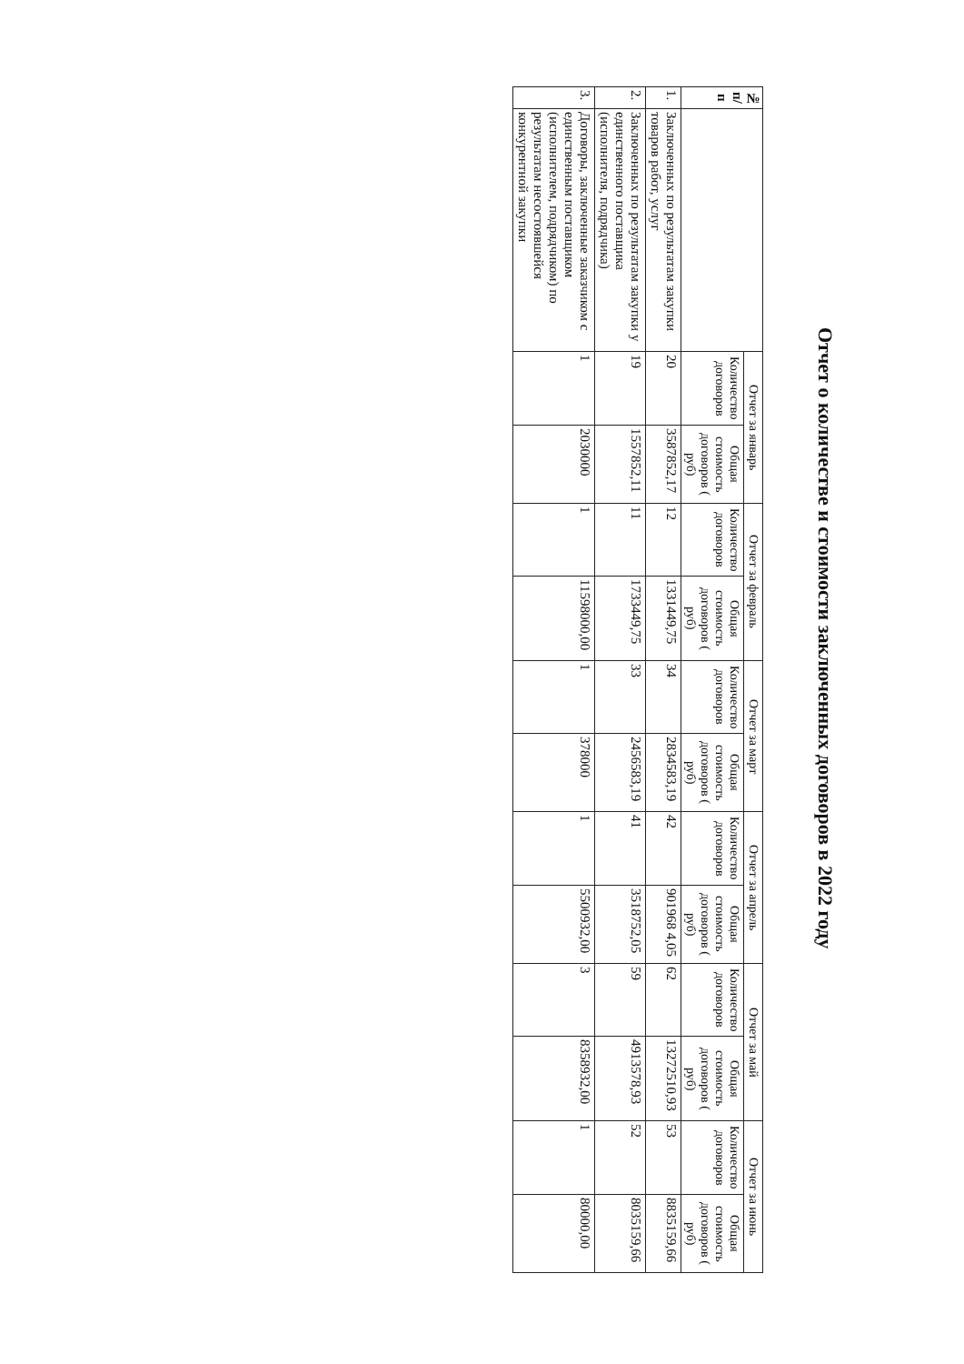Отчет о количестве и стоимости заключенных договоров в 2022 году
| № п/п | | Отчет за январь | | Отчет за февраль | | Отчет за март | | Отчет за апрель | | Отчет за май | | Отчет за июнь | |
| --- | --- | --- | --- | --- | --- | --- | --- | --- | --- | --- | --- | --- | --- |
| | | Количество договоров | Общая стоимость договоров ( руб) | Количество договоров | Общая стоимость договоров ( руб) | Количество договоров | Общая стоимость договоров ( руб) | Количество договоров | Общая стоимость договоров ( руб) | Количество договоров | Общая стоимость договоров ( руб) | Количество договоров | Общая стоимость договоров ( руб) |
| 1. | Заключенных по результатам закупки товаров работ, услуг | 20 | 3587852,17 | 12 | 1331449,75 | 34 | 2834583,19 | 42 | 901968 4,05 | 62 | 13272510,93 | 53 | 8835159,66 |
| 2. | Заключенных по результатам закупки у единственного поставщика (исполнителя, подрядчика) | 19 | 1557852,11 | 11 | 1733449,75 | 33 | 2456583,19 | 41 | 3518752,05 | 59 | 4913578,93 | 52 | 8035159,66 |
| 3. | Договоры, заключенные заказчиком с единственным поставщиком (исполнителем, подрядчиком) по результатам несостоявшейся конкурентной закупки | 1 | 2030000 | 1 | 11598000,00 | 1 | 378000 | 1 | 5500932,00 | 3 | 8358932,00 | 1 | 80000,00 |